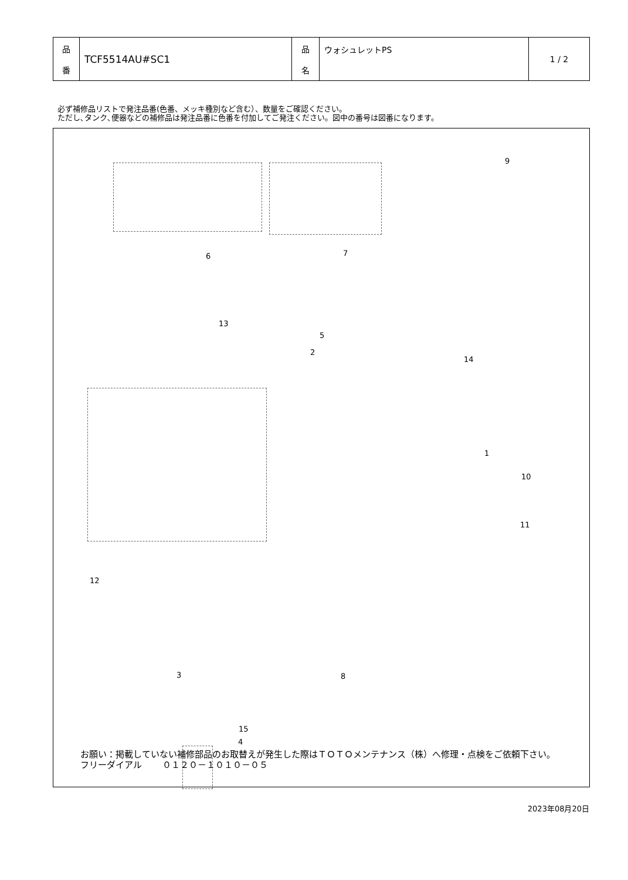| 品 番 | TCF5514AU#SC1 | 品 名 | ウォシュレットPS | 1 / 2 |
必ず補修品リストで発注品番(色番、メッキ種別など含む）、数量をご確認ください。
ただし､タンク､便器などの補修品は発注品番に色番を付加してご発注ください。図中の番号は図番になります。
9
6 7
13
5
2
14
1
10
11
12
8 3
15
4
お願い：掲載していない補修部品のお取替えが発生した際はＴＯＴＯメンテナンス（株）へ修理・点検をご依頼下さい。
フリーダイアル　　 ０１２０－１０１０－０５
2023年08月20日